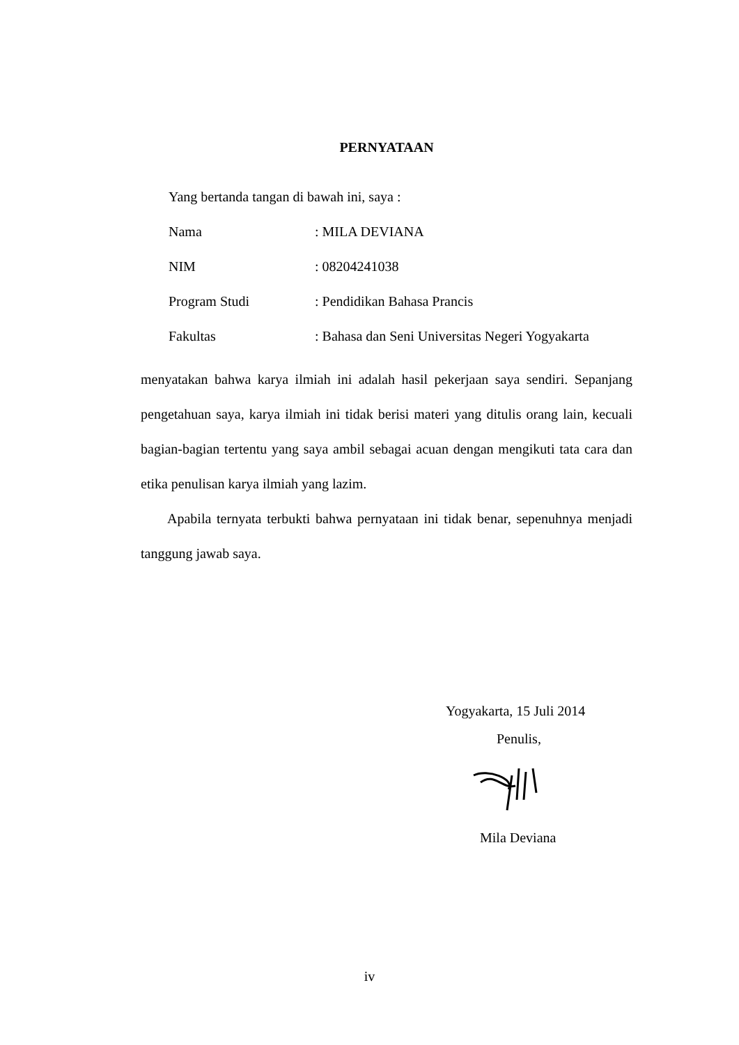PERNYATAAN
Yang bertanda tangan di bawah ini, saya :
Nama: MILA DEVIANA
NIM: 08204241038
Program Studi: Pendidikan Bahasa Prancis
Fakultas: Bahasa dan Seni Universitas Negeri Yogyakarta
menyatakan bahwa karya ilmiah ini adalah hasil pekerjaan saya sendiri. Sepanjang pengetahuan saya, karya ilmiah ini tidak berisi materi yang ditulis orang lain, kecuali bagian-bagian tertentu yang saya ambil sebagai acuan dengan mengikuti tata cara dan etika penulisan karya ilmiah yang lazim.
Apabila ternyata terbukti bahwa pernyataan ini tidak benar, sepenuhnya menjadi tanggung jawab saya.
Yogyakarta, 15 Juli 2014
Penulis,
Mila Deviana
iv